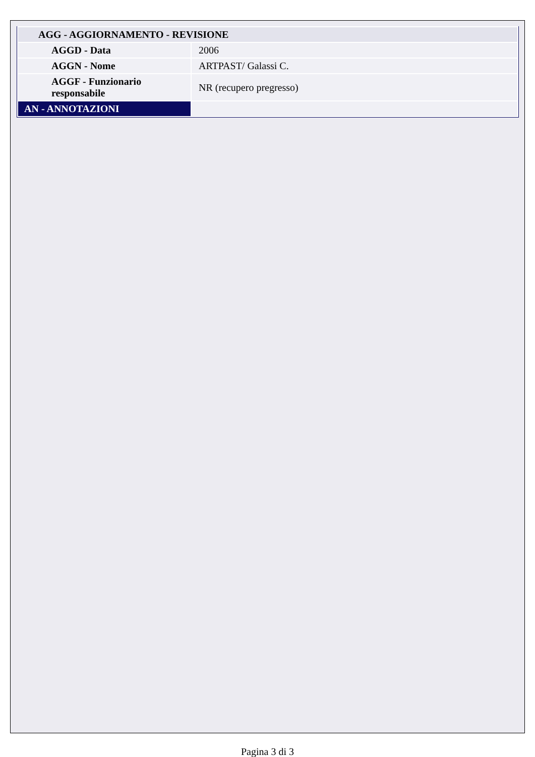| AGG - AGGIORNAMENTO - REVISIONE | |
| --- | --- |
| AGGD - Data | 2006 |
| AGGN - Nome | ARTPAST/ Galassi C. |
| AGGF - Funzionario responsabile | NR (recupero pregresso) |
| AN - ANNOTAZIONI | |
Pagina 3 di 3